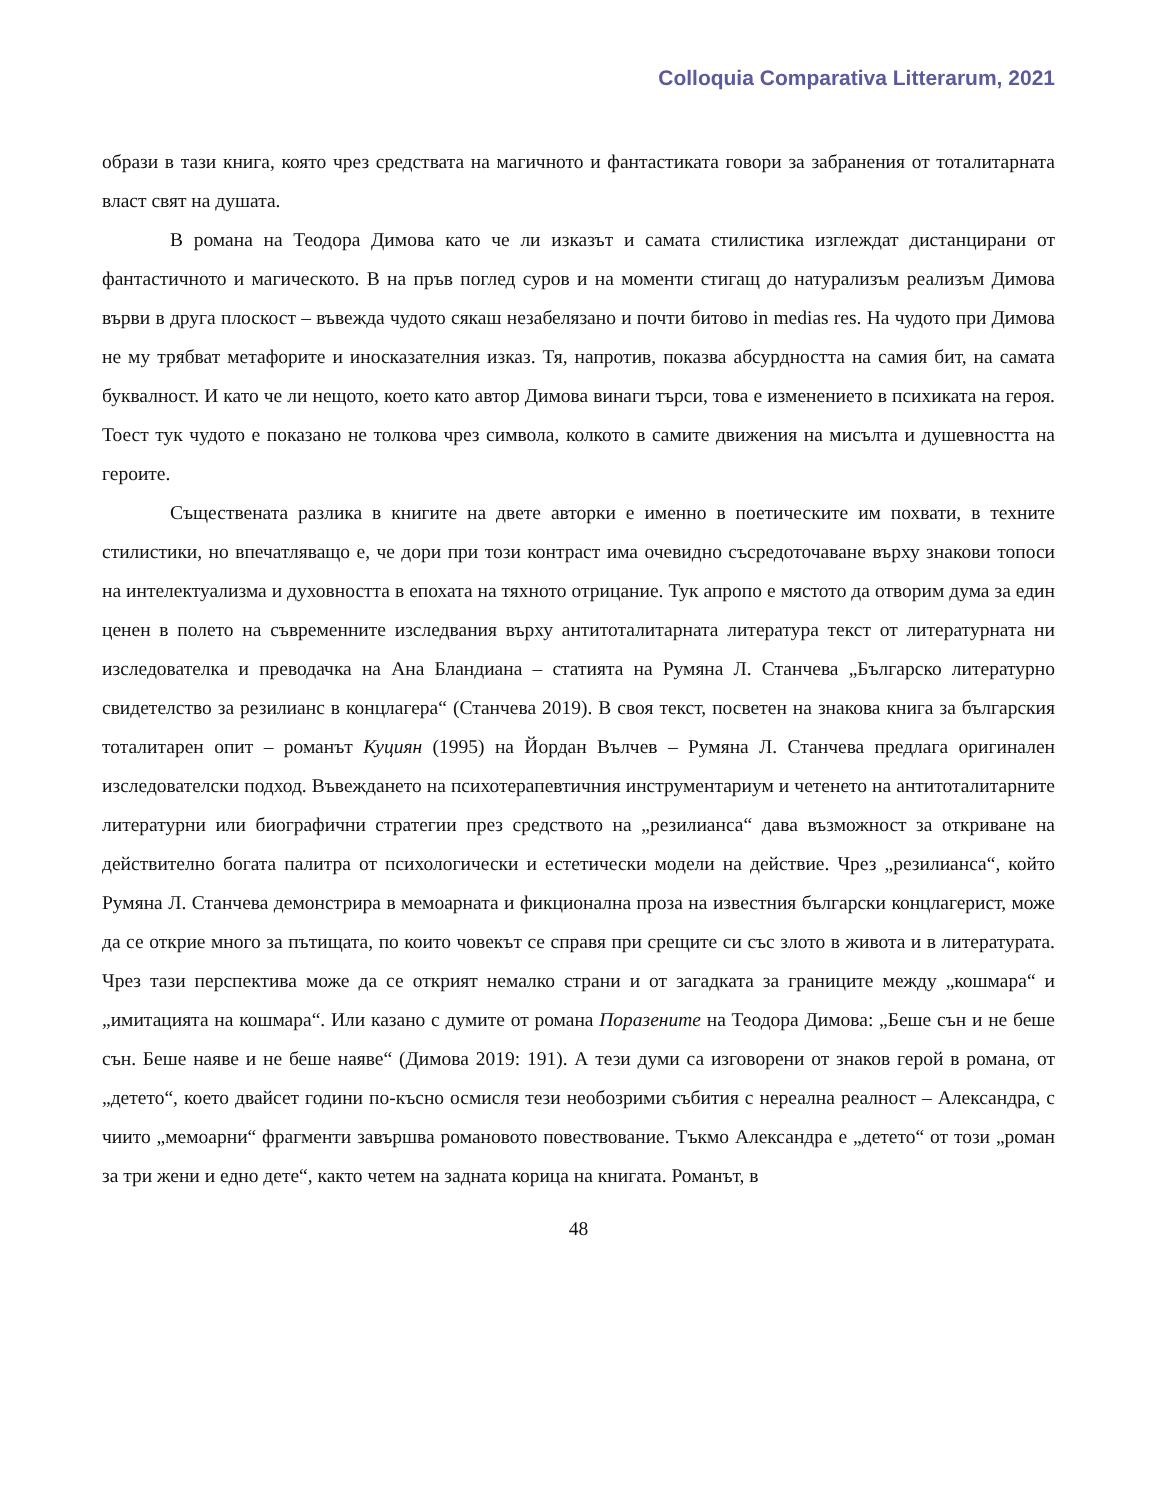Colloquia Comparativa Litterarum, 2021
образи в тази книга, която чрез средствата на магичното и фантастиката говори за забранения от тоталитарната власт свят на душата.
В романа на Теодора Димова като че ли изказът и самата стилистика изглеждат дистанцирани от фантастичното и магическото. В на пръв поглед суров и на моменти стигащ до натурализъм реализъм Димова върви в друга плоскост – въвежда чудото сякаш незабелязано и почти битово in medias res. На чудото при Димова не му трябват метафорите и иносказателния изказ. Тя, напротив, показва абсурдността на самия бит, на самата буквалност. И като че ли нещото, което като автор Димова винаги търси, това е изменението в психиката на героя. Тоест тук чудото е показано не толкова чрез символа, колкото в самите движения на мисълта и душевността на героите.
Съществената разлика в книгите на двете авторки е именно в поетическите им похвати, в техните стилистики, но впечатляващо е, че дори при този контраст има очевидно съсредоточаване върху знакови топоси на интелектуализма и духовността в епохата на тяхното отрицание. Тук апропо е мястото да отворим дума за един ценен в полето на съвременните изследвания върху антитоталитарната литература текст от литературната ни изследователка и преводачка на Ана Бландиана – статията на Румяна Л. Станчева „Българско литературно свидетелство за резилианс в концлагера“ (Станчева 2019). В своя текст, посветен на знакова книга за българския тоталитарен опит – романът Куциян (1995) на Йордан Вълчев – Румяна Л. Станчева предлага оригинален изследователски подход. Въвеждането на психотерапевтичния инструментариум и четенето на антитоталитарните литературни или биографични стратегии през средството на „резилианса“ дава възможност за откриване на действително богата палитра от психологически и естетически модели на действие. Чрез „резилианса“, който Румяна Л. Станчева демонстрира в мемоарната и фикционална проза на известния български концлагерист, може да се открие много за пътищата, по които човекът се справя при срещите си със злото в живота и в литературата. Чрез тази перспектива може да се открият немалко страни и от загадката за границите между „кошмара“ и „имитацията на кошмара“. Или казано с думите от романа Поразените на Теодора Димова: „Беше сън и не беше сън. Беше наяве и не беше наяве“ (Димова 2019: 191). А тези думи са изговорени от знаков герой в романа, от „детето“, което двайсет години по-късно осмисля тези необозрими събития с нереална реалност – Александра, с чиито „мемоарни“ фрагменти завършва романовото повествование. Тъкмо Александра е „детето“ от този „роман за три жени и едно дете“, както четем на задната корица на книгата. Романът, в
48